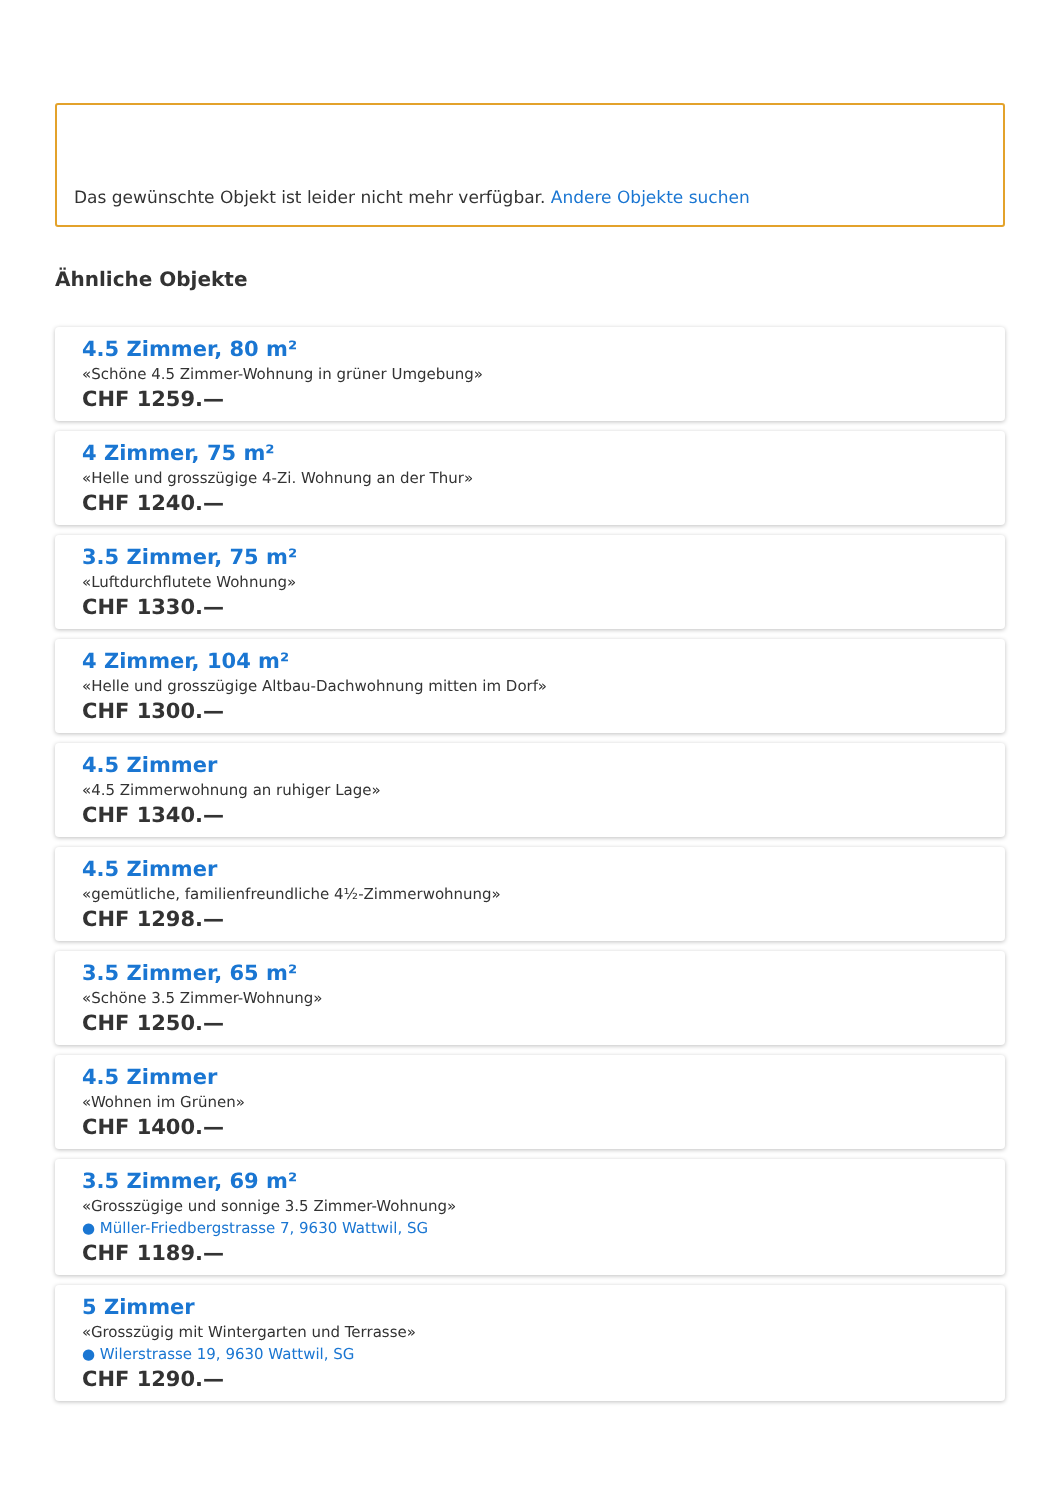Das gewünschte Objekt ist leider nicht mehr verfügbar. Andere Objekte suchen
Ähnliche Objekte
4.5 Zimmer, 80 m²
«Schöne 4.5 Zimmer-Wohnung in grüner Umgebung»
CHF 1259.—
4 Zimmer, 75 m²
«Helle und grosszügige 4-Zi. Wohnung an der Thur»
CHF 1240.—
3.5 Zimmer, 75 m²
«Luftdurchflutete Wohnung»
CHF 1330.—
4 Zimmer, 104 m²
«Helle und grosszügige Altbau-Dachwohnung mitten im Dorf»
CHF 1300.—
4.5 Zimmer
«4.5 Zimmerwohnung an ruhiger Lage»
CHF 1340.—
4.5 Zimmer
«gemütliche, familienfreundliche 4½-Zimmerwohnung»
CHF 1298.—
3.5 Zimmer, 65 m²
«Schöne 3.5 Zimmer-Wohnung»
CHF 1250.—
4.5 Zimmer
«Wohnen im Grünen»
CHF 1400.—
3.5 Zimmer, 69 m²
«Grosszügige und sonnige 3.5 Zimmer-Wohnung»
● Müller-Friedbergstrasse 7, 9630 Wattwil, SG
CHF 1189.—
5 Zimmer
«Grosszügig mit Wintergarten und Terrasse»
● Wilerstrasse 19, 9630 Wattwil, SG
CHF 1290.—